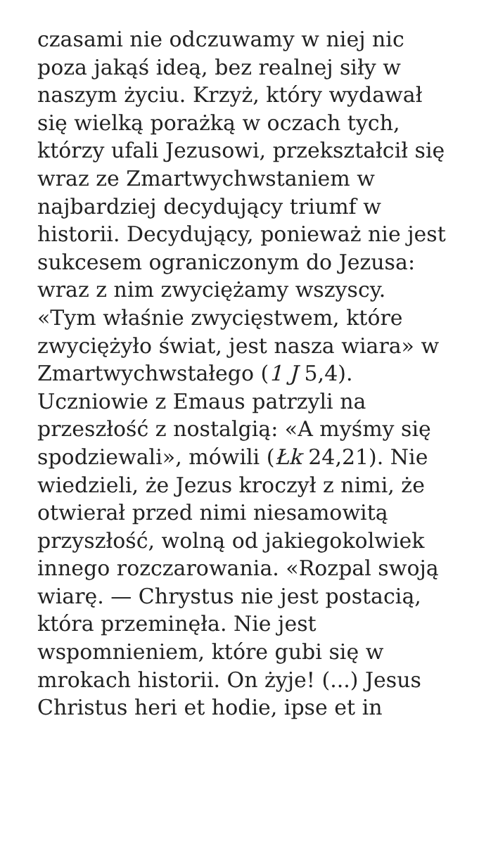czasami nie odczuwamy w niej nic poza jakąś ideą, bez realnej siły w naszym życiu. Krzyż, który wydawał się wielką porażką w oczach tych, którzy ufali Jezusowi, przekształcił się wraz ze Zmartwychwstaniem w najbardziej decydujący triumf w historii. Decydujący, ponieważ nie jest sukcesem ograniczonym do Jezusa: wraz z nim zwyciężamy wszyscy. «Tym właśnie zwycięstwem, które zwyciężyło świat, jest nasza wiara» w Zmartwychwstałego (1 J 5,4). Uczniowie z Emaus patrzyli na przeszłość z nostalgią: «A myśmy się spodziewali», mówili (Łk 24,21). Nie wiedzieli, że Jezus kroczył z nimi, że otwierał przed nimi niesamowitą przyszłość, wolną od jakiegokolwiek innego rozczarowania. «Rozpal swoją wiarę. — Chrystus nie jest postacią, która przeminęła. Nie jest wspomnieniem, które gubi się w mrokach historii. On żyje! (...) Jesus Christus heri et hodie, ipse et in